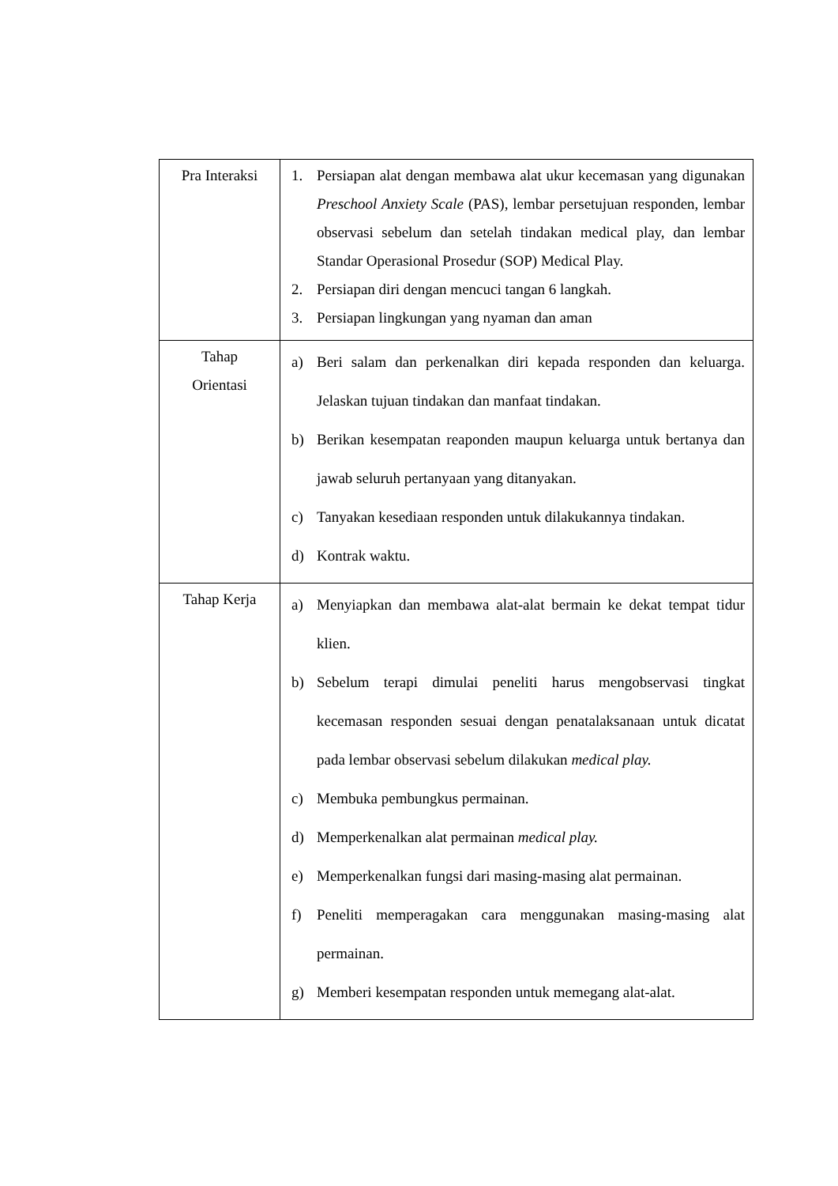| Pra Interaksi | 1. Persiapan alat dengan membawa alat ukur kecemasan yang digunakan Preschool Anxiety Scale (PAS), lembar persetujuan responden, lembar observasi sebelum dan setelah tindakan medical play, dan lembar Standar Operasional Prosedur (SOP) Medical Play. 2. Persiapan diri dengan mencuci tangan 6 langkah. 3. Persiapan lingkungan yang nyaman dan aman |
| Tahap Orientasi | a) Beri salam dan perkenalkan diri kepada responden dan keluarga. Jelaskan tujuan tindakan dan manfaat tindakan. b) Berikan kesempatan reaponden maupun keluarga untuk bertanya dan jawab seluruh pertanyaan yang ditanyakan. c) Tanyakan kesediaan responden untuk dilakukannya tindakan. d) Kontrak waktu. |
| Tahap Kerja | a) Menyiapkan dan membawa alat-alat bermain ke dekat tempat tidur klien. b) Sebelum terapi dimulai peneliti harus mengobservasi tingkat kecemasan responden sesuai dengan penatalaksanaan untuk dicatat pada lembar observasi sebelum dilakukan medical play. c) Membuka pembungkus permainan. d) Memperkenalkan alat permainan medical play. e) Memperkenalkan fungsi dari masing-masing alat permainan. f) Peneliti memperagakan cara menggunakan masing-masing alat permainan. g) Memberi kesempatan responden untuk memegang alat-alat. |